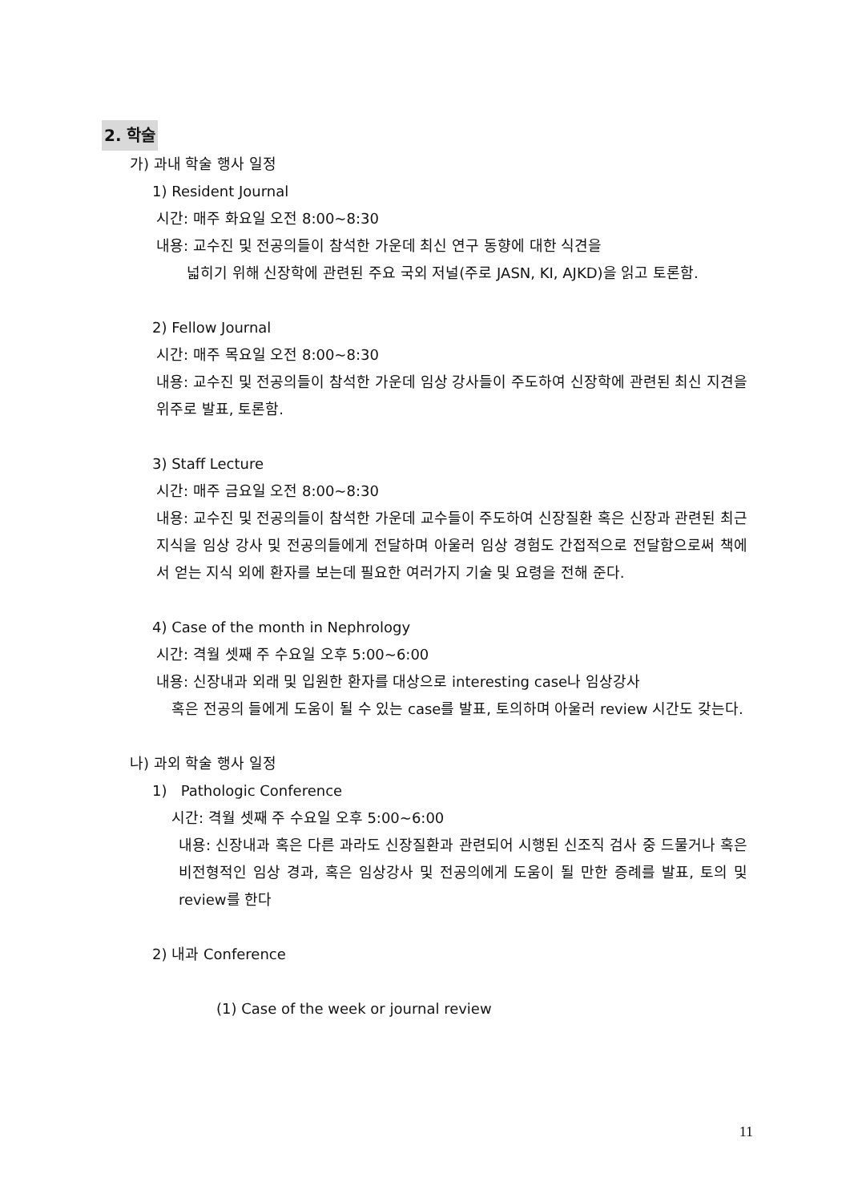2. 학술
가) 과내 학술 행사 일정
1) Resident Journal
시간: 매주 화요일 오전 8:00~8:30
내용: 교수진 및 전공의들이 참석한 가운데 최신 연구 동향에 대한 식견을
넓히기 위해 신장학에 관련된 주요 국외 저널(주로 JASN, KI, AJKD)을 읽고 토론함.
2) Fellow Journal
시간: 매주 목요일 오전 8:00~8:30
내용: 교수진 및 전공의들이 참석한 가운데 임상 강사들이 주도하여 신장학에 관련된 최신 지견을 위주로 발표, 토론함.
3) Staff Lecture
시간: 매주 금요일 오전 8:00~8:30
내용: 교수진 및 전공의들이 참석한 가운데 교수들이 주도하여 신장질환 혹은 신장과 관련된 최근 지식을 임상 강사 및 전공의들에게 전달하며 아울러 임상 경험도 간접적으로 전달함으로써 책에서 얻는 지식 외에 환자를 보는데 필요한 여러가지 기술 및 요령을 전해 준다.
4) Case of the month in Nephrology
시간: 격월 셋째 주 수요일 오후 5:00~6:00
내용: 신장내과 외래 및 입원한 환자를 대상으로 interesting case나 임상강사
혹은 전공의 들에게 도움이 될 수 있는 case를 발표, 토의하며 아울러 review 시간도 갖는다.
나) 과외 학술 행사 일정
1) Pathologic Conference
시간: 격월 셋째 주 수요일 오후 5:00~6:00
내용: 신장내과 혹은 다른 과라도 신장질환과 관련되어 시행된 신조직 검사 중 드물거나 혹은 비전형적인 임상 경과, 혹은 임상강사 및 전공의에게 도움이 될 만한 증례를 발표, 토의 및 review를 한다
2) 내과 Conference
(1) Case of the week or journal review
11